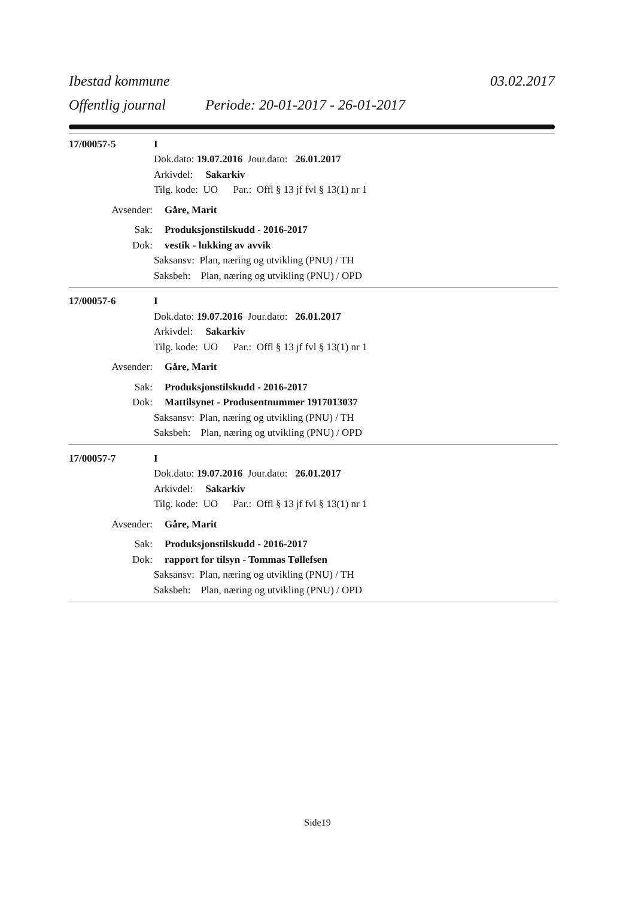Ibestad kommune 03.02.2017
Offentlig journal Periode: 20-01-2017 - 26-01-2017
17/00057-5 I
Dok.dato: 19.07.2016 Jour.dato: 26.01.2017
Arkivdel: Sakarkiv
Tilg. kode: UO Par.: Offl § 13 jf fvl § 13(1) nr 1
Avsender: Gåre, Marit
Sak: Produksjonstilskudd - 2016-2017
Dok: vestik - lukking av avvik
Saksansv: Plan, næring og utvikling (PNU) / TH
Saksbeh: Plan, næring og utvikling (PNU) / OPD
17/00057-6 I
Dok.dato: 19.07.2016 Jour.dato: 26.01.2017
Arkivdel: Sakarkiv
Tilg. kode: UO Par.: Offl § 13 jf fvl § 13(1) nr 1
Avsender: Gåre, Marit
Sak: Produksjonstilskudd - 2016-2017
Dok: Mattilsynet - Produsentnummer 1917013037
Saksansv: Plan, næring og utvikling (PNU) / TH
Saksbeh: Plan, næring og utvikling (PNU) / OPD
17/00057-7 I
Dok.dato: 19.07.2016 Jour.dato: 26.01.2017
Arkivdel: Sakarkiv
Tilg. kode: UO Par.: Offl § 13 jf fvl § 13(1) nr 1
Avsender: Gåre, Marit
Sak: Produksjonstilskudd - 2016-2017
Dok: rapport for tilsyn - Tommas Tøllefsen
Saksansv: Plan, næring og utvikling (PNU) / TH
Saksbeh: Plan, næring og utvikling (PNU) / OPD
Side19